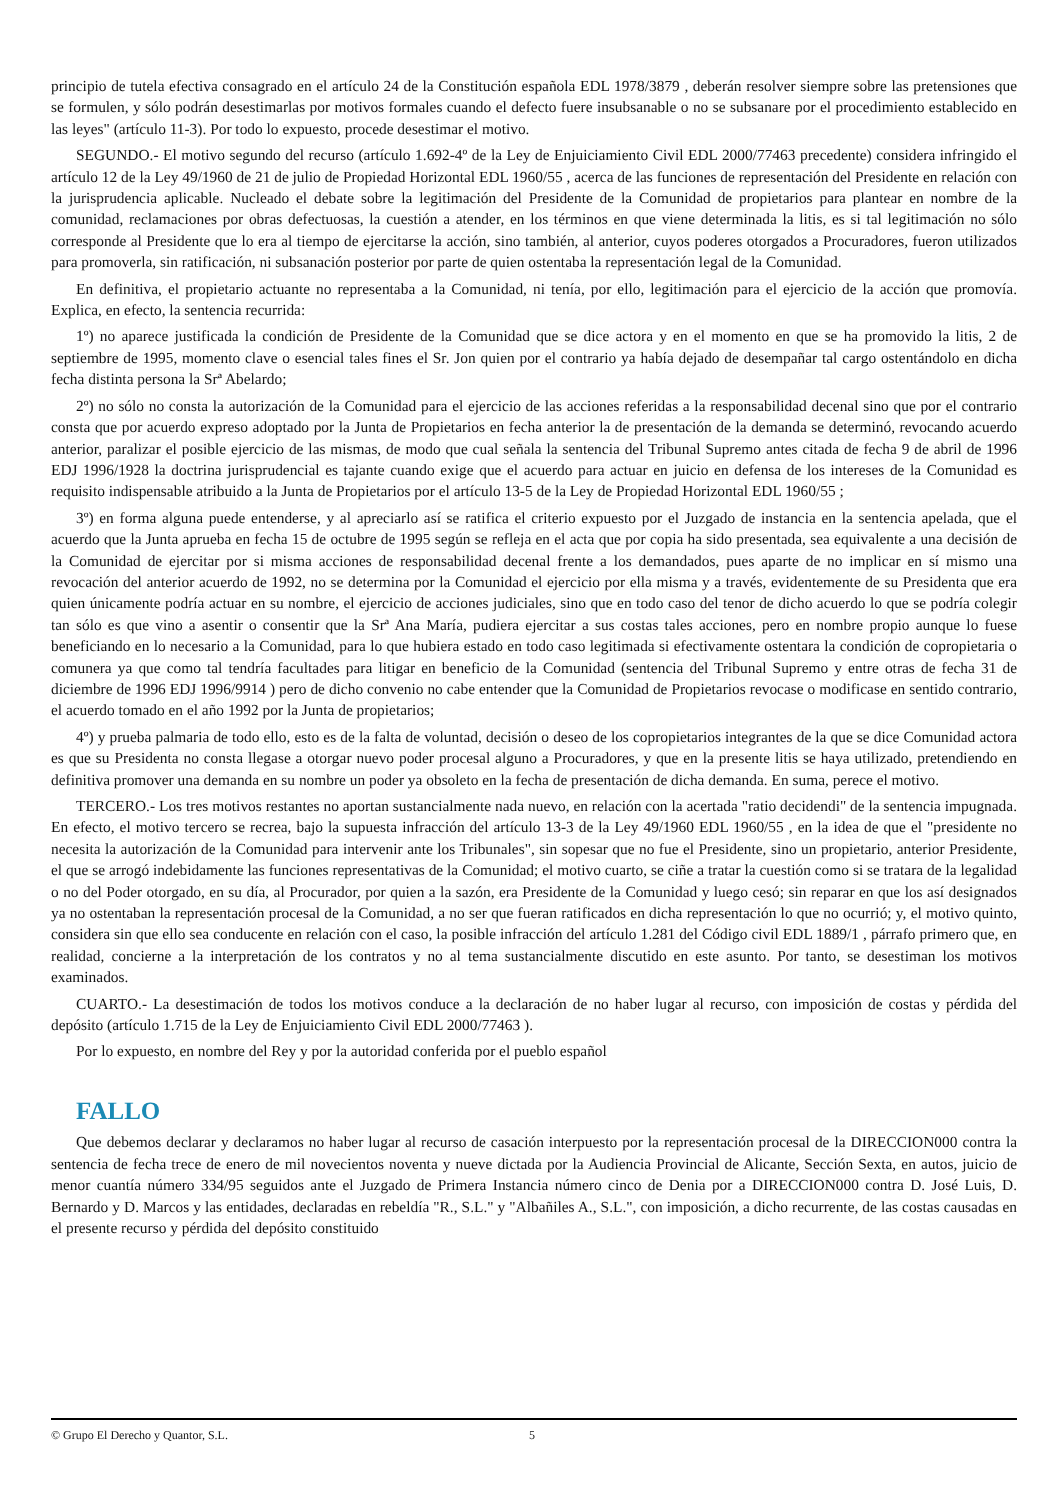principio de tutela efectiva consagrado en el artículo 24 de la Constitución española EDL 1978/3879 , deberán resolver siempre sobre las pretensiones que se formulen, y sólo podrán desestimarlas por motivos formales cuando el defecto fuere insubsanable o no se subsanare por el procedimiento establecido en las leyes" (artículo 11-3). Por todo lo expuesto, procede desestimar el motivo.
SEGUNDO.- El motivo segundo del recurso (artículo 1.692-4º de la Ley de Enjuiciamiento Civil EDL 2000/77463 precedente) considera infringido el artículo 12 de la Ley 49/1960 de 21 de julio de Propiedad Horizontal EDL 1960/55 , acerca de las funciones de representación del Presidente en relación con la jurisprudencia aplicable. Nucleado el debate sobre la legitimación del Presidente de la Comunidad de propietarios para plantear en nombre de la comunidad, reclamaciones por obras defectuosas, la cuestión a atender, en los términos en que viene determinada la litis, es si tal legitimación no sólo corresponde al Presidente que lo era al tiempo de ejercitarse la acción, sino también, al anterior, cuyos poderes otorgados a Procuradores, fueron utilizados para promoverla, sin ratificación, ni subsanación posterior por parte de quien ostentaba la representación legal de la Comunidad.
En definitiva, el propietario actuante no representaba a la Comunidad, ni tenía, por ello, legitimación para el ejercicio de la acción que promovía. Explica, en efecto, la sentencia recurrida:
1º) no aparece justificada la condición de Presidente de la Comunidad que se dice actora y en el momento en que se ha promovido la litis, 2 de septiembre de 1995, momento clave o esencial tales fines el Sr. Jon quien por el contrario ya había dejado de desempañar tal cargo ostentándolo en dicha fecha distinta persona la Srª Abelardo;
2º) no sólo no consta la autorización de la Comunidad para el ejercicio de las acciones referidas a la responsabilidad decenal sino que por el contrario consta que por acuerdo expreso adoptado por la Junta de Propietarios en fecha anterior la de presentación de la demanda se determinó, revocando acuerdo anterior, paralizar el posible ejercicio de las mismas, de modo que cual señala la sentencia del Tribunal Supremo antes citada de fecha 9 de abril de 1996 EDJ 1996/1928 la doctrina jurisprudencial es tajante cuando exige que el acuerdo para actuar en juicio en defensa de los intereses de la Comunidad es requisito indispensable atribuido a la Junta de Propietarios por el artículo 13-5 de la Ley de Propiedad Horizontal EDL 1960/55 ;
3º) en forma alguna puede entenderse, y al apreciarlo así se ratifica el criterio expuesto por el Juzgado de instancia en la sentencia apelada, que el acuerdo que la Junta aprueba en fecha 15 de octubre de 1995 según se refleja en el acta que por copia ha sido presentada, sea equivalente a una decisión de la Comunidad de ejercitar por si misma acciones de responsabilidad decenal frente a los demandados, pues aparte de no implicar en sí mismo una revocación del anterior acuerdo de 1992, no se determina por la Comunidad el ejercicio por ella misma y a través, evidentemente de su Presidenta que era quien únicamente podría actuar en su nombre, el ejercicio de acciones judiciales, sino que en todo caso del tenor de dicho acuerdo lo que se podría colegir tan sólo es que vino a asentir o consentir que la Srª Ana María, pudiera ejercitar a sus costas tales acciones, pero en nombre propio aunque lo fuese beneficiando en lo necesario a la Comunidad, para lo que hubiera estado en todo caso legitimada si efectivamente ostentara la condición de copropietaria o comunera ya que como tal tendría facultades para litigar en beneficio de la Comunidad (sentencia del Tribunal Supremo y entre otras de fecha 31 de diciembre de 1996 EDJ 1996/9914 ) pero de dicho convenio no cabe entender que la Comunidad de Propietarios revocase o modificase en sentido contrario, el acuerdo tomado en el año 1992 por la Junta de propietarios;
4º) y prueba palmaria de todo ello, esto es de la falta de voluntad, decisión o deseo de los copropietarios integrantes de la que se dice Comunidad actora es que su Presidenta no consta llegase a otorgar nuevo poder procesal alguno a Procuradores, y que en la presente litis se haya utilizado, pretendiendo en definitiva promover una demanda en su nombre un poder ya obsoleto en la fecha de presentación de dicha demanda. En suma, perece el motivo.
TERCERO.- Los tres motivos restantes no aportan sustancialmente nada nuevo, en relación con la acertada "ratio decidendi" de la sentencia impugnada. En efecto, el motivo tercero se recrea, bajo la supuesta infracción del artículo 13-3 de la Ley 49/1960 EDL 1960/55 , en la idea de que el "presidente no necesita la autorización de la Comunidad para intervenir ante los Tribunales", sin sopesar que no fue el Presidente, sino un propietario, anterior Presidente, el que se arrogó indebidamente las funciones representativas de la Comunidad; el motivo cuarto, se ciñe a tratar la cuestión como si se tratara de la legalidad o no del Poder otorgado, en su día, al Procurador, por quien a la sazón, era Presidente de la Comunidad y luego cesó; sin reparar en que los así designados ya no ostentaban la representación procesal de la Comunidad, a no ser que fueran ratificados en dicha representación lo que no ocurrió; y, el motivo quinto, considera sin que ello sea conducente en relación con el caso, la posible infracción del artículo 1.281 del Código civil EDL 1889/1 , párrafo primero que, en realidad, concierne a la interpretación de los contratos y no al tema sustancialmente discutido en este asunto. Por tanto, se desestiman los motivos examinados.
CUARTO.- La desestimación de todos los motivos conduce a la declaración de no haber lugar al recurso, con imposición de costas y pérdida del depósito (artículo 1.715 de la Ley de Enjuiciamiento Civil EDL 2000/77463 ).
Por lo expuesto, en nombre del Rey y por la autoridad conferida por el pueblo español
FALLO
Que debemos declarar y declaramos no haber lugar al recurso de casación interpuesto por la representación procesal de la DIRECCION000 contra la sentencia de fecha trece de enero de mil novecientos noventa y nueve dictada por la Audiencia Provincial de Alicante, Sección Sexta, en autos, juicio de menor cuantía número 334/95 seguidos ante el Juzgado de Primera Instancia número cinco de Denia por a DIRECCION000 contra D. José Luis, D. Bernardo y D. Marcos y las entidades, declaradas en rebeldía "R., S.L." y "Albañiles A., S.L.", con imposición, a dicho recurrente, de las costas causadas en el presente recurso y pérdida del depósito constituido
© Grupo El Derecho y Quantor, S.L. 5